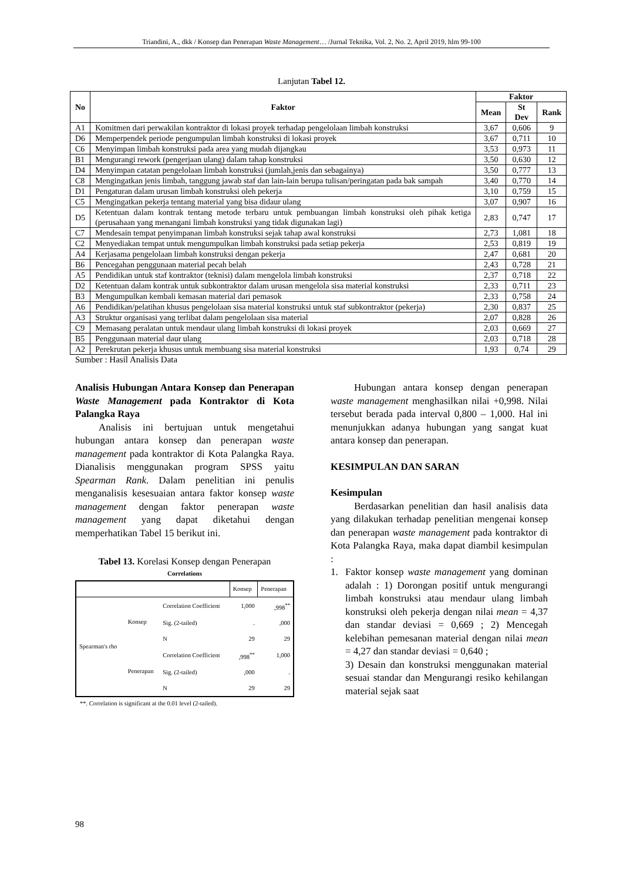Triandini, A., dkk / Konsep dan Penerapan Waste Management… /Jurnal Teknika, Vol. 2, No. 2, April 2019, hlm 99-100
Lanjutan Tabel 12.
| No | Faktor | Faktor | | |
| --- | --- | --- | --- | --- |
| | | Mean | St Dev | Rank |
| A1 | Komitmen dari perwakilan kontraktor di lokasi proyek terhadap pengelolaan limbah konstruksi | 3,67 | 0,606 | 9 |
| D6 | Memperpendek periode pengumpulan limbah konstruksi di lokasi proyek | 3,67 | 0,711 | 10 |
| C6 | Menyimpan limbah konstruksi pada area yang mudah dijangkau | 3,53 | 0,973 | 11 |
| B1 | Mengurangi rework (pengerjaan ulang) dalam tahap konstruksi | 3,50 | 0,630 | 12 |
| D4 | Menyimpan catatan pengelolaan limbah konstruksi (jumlah,jenis dan sebagainya) | 3,50 | 0,777 | 13 |
| C8 | Mengingatkan jenis limbah, tanggung jawab staf dan lain-lain berupa tulisan/peringatan pada bak sampah | 3,40 | 0,770 | 14 |
| D1 | Pengaturan dalam urusan limbah konstruksi oleh pekerja | 3,10 | 0,759 | 15 |
| C5 | Mengingatkan pekerja tentang material yang bisa didaur ulang | 3,07 | 0,907 | 16 |
| D5 | Ketentuan dalam kontrak tentang metode terbaru untuk pembuangan limbah konstruksi oleh pihak ketiga (perusahaan yang menangani limbah konstruksi yang tidak digunakan lagi) | 2,83 | 0,747 | 17 |
| C7 | Mendesain tempat penyimpanan limbah konstruksi sejak tahap awal konstruksi | 2,73 | 1,081 | 18 |
| C2 | Menyediakan tempat untuk mengumpulkan limbah konstruksi pada setiap pekerja | 2,53 | 0,819 | 19 |
| A4 | Kerjasama pengelolaan limbah konstruksi dengan pekerja | 2,47 | 0,681 | 20 |
| B6 | Pencegahan penggunaan material pecah belah | 2,43 | 0,728 | 21 |
| A5 | Pendidikan untuk staf kontraktor (teknisi) dalam mengelola limbah konstruksi | 2,37 | 0,718 | 22 |
| D2 | Ketentuan dalam kontrak untuk subkontraktor dalam urusan mengelola sisa material konstruksi | 2,33 | 0,711 | 23 |
| B3 | Mengumpulkan kembali kemasan material dari pemasok | 2,33 | 0,758 | 24 |
| A6 | Pendidikan/pelatihan khusus pengelolaan sisa material konstruksi untuk staf subkontraktor (pekerja) | 2,30 | 0,837 | 25 |
| A3 | Struktur organisasi yang terlibat dalam pengelolaan sisa material | 2,07 | 0,828 | 26 |
| C9 | Memasang peralatan untuk mendaur ulang limbah konstruksi di lokasi proyek | 2,03 | 0,669 | 27 |
| B5 | Penggunaan material daur ulang | 2,03 | 0,718 | 28 |
| A2 | Perekrutan pekerja khusus untuk membuang sisa material konstruksi | 1,93 | 0,74 | 29 |
Sumber : Hasil Analisis Data
Analisis Hubungan Antara Konsep dan Penerapan Waste Management pada Kontraktor di Kota Palangka Raya
Analisis ini bertujuan untuk mengetahui hubungan antara konsep dan penerapan waste management pada kontraktor di Kota Palangka Raya. Dianalisis menggunakan program SPSS yaitu Spearman Rank. Dalam penelitian ini penulis menganalisis kesesuaian antara faktor konsep waste management dengan faktor penerapan waste management yang dapat diketahui dengan memperhatikan Tabel 15 berikut ini.
Tabel 13. Korelasi Konsep dengan Penerapan
Correlations
| | | | Konsep | Penerapan |
| Spearman's rho | Konsep | Correlation Coefficient | 1,000 | ,998<sup>**</sup> |
| | | Sig. (2-tailed) | . | ,000 |
| | | N | 29 | 29 |
| | Penerapan | Correlation Coefficient | ,998<sup>**</sup> | 1,000 |
| | | Sig. (2-tailed) | ,000 | . |
| | | N | 29 | 29 |
**. Correlation is significant at the 0.01 level (2-tailed).
Hubungan antara konsep dengan penerapan waste management menghasilkan nilai +0,998. Nilai tersebut berada pada interval 0,800 – 1,000. Hal ini menunjukkan adanya hubungan yang sangat kuat antara konsep dan penerapan.
KESIMPULAN DAN SARAN
Kesimpulan
Berdasarkan penelitian dan hasil analisis data yang dilakukan terhadap penelitian mengenai konsep dan penerapan waste management pada kontraktor di Kota Palangka Raya, maka dapat diambil kesimpulan :
1. Faktor konsep waste management yang dominan adalah : 1) Dorongan positif untuk mengurangi limbah konstruksi atau mendaur ulang limbah konstruksi oleh pekerja dengan nilai mean = 4,37 dan standar deviasi = 0,669 ; 2) Mencegah kelebihan pemesanan material dengan nilai mean = 4,27 dan standar deviasi = 0,640 ;
3) Desain dan konstruksi menggunakan material sesuai standar dan Mengurangi resiko kehilangan material sejak saat
98